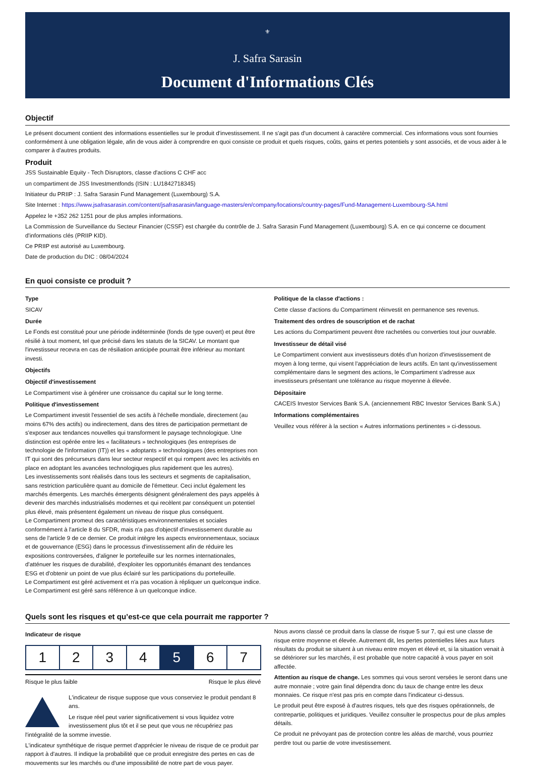⚜
J. Safra Sarasin
Document d'Informations Clés
Objectif
Le présent document contient des informations essentielles sur le produit d'investissement. Il ne s'agit pas d'un document à caractère commercial. Ces informations vous sont fournies conformément à une obligation légale, afin de vous aider à comprendre en quoi consiste ce produit et quels risques, coûts, gains et pertes potentiels y sont associés, et de vous aider à le comparer à d'autres produits.
Produit
JSS Sustainable Equity - Tech Disruptors, classe d'actions C CHF acc
un compartiment de JSS Investmentfonds (ISIN : LU1842718345)
Initiateur du PRIIP : J. Safra Sarasin Fund Management (Luxembourg) S.A.
Site Internet : https://www.jsafrasarasin.com/content/jsafrasarasin/language-masters/en/company/locations/country-pages/Fund-Management-Luxembourg-SA.html
Appelez le +352 262 1251 pour de plus amples informations.
La Commission de Surveillance du Secteur Financier (CSSF) est chargée du contrôle de J. Safra Sarasin Fund Management (Luxembourg) S.A. en ce qui concerne ce document d'informations clés (PRIIP KID).
Ce PRIIP est autorisé au Luxembourg.
Date de production du DIC : 08/04/2024
En quoi consiste ce produit ?
Type
SICAV
Durée
Le Fonds est constitué pour une période indéterminée (fonds de type ouvert) et peut être résilié à tout moment, tel que précisé dans les statuts de la SICAV. Le montant que l'investisseur recevra en cas de résiliation anticipée pourrait être inférieur au montant investi.
Objectifs
Objectif d'investissement
Le Compartiment vise à générer une croissance du capital sur le long terme.
Politique d'investissement
Le Compartiment investit l'essentiel de ses actifs à l'échelle mondiale, directement (au moins 67% des actifs) ou indirectement, dans des titres de participation permettant de s'exposer aux tendances nouvelles qui transforment le paysage technologique. Une distinction est opérée entre les « facilitateurs » technologiques (les entreprises de technologie de l'information (IT)) et les « adoptants » technologiques (des entreprises non IT qui sont des précurseurs dans leur secteur respectif et qui rompent avec les activités en place en adoptant les avancées technologiques plus rapidement que les autres).
Les investissements sont réalisés dans tous les secteurs et segments de capitalisation, sans restriction particulière quant au domicile de l'émetteur. Ceci inclut également les marchés émergents. Les marchés émergents désignent généralement des pays appelés à devenir des marchés industrialisés modernes et qui recèlent par conséquent un potentiel plus élevé, mais présentent également un niveau de risque plus conséquent.
Le Compartiment promeut des caractéristiques environnementales et sociales conformément à l'article 8 du SFDR, mais n'a pas d'objectif d'investissement durable au sens de l'article 9 de ce dernier. Ce produit intègre les aspects environnementaux, sociaux et de gouvernance (ESG) dans le processus d'investissement afin de réduire les expositions controversées, d'aligner le portefeuille sur les normes internationales, d'atténuer les risques de durabilité, d'exploiter les opportunités émanant des tendances ESG et d'obtenir un point de vue plus éclairé sur les participations du portefeuille.
Le Compartiment est géré activement et n'a pas vocation à répliquer un quelconque indice. Le Compartiment est géré sans référence à un quelconque indice.
Politique de la classe d'actions :
Cette classe d'actions du Compartiment réinvestit en permanence ses revenus.
Traitement des ordres de souscription et de rachat
Les actions du Compartiment peuvent être rachetées ou converties tout jour ouvrable.
Investisseur de détail visé
Le Compartiment convient aux investisseurs dotés d'un horizon d'investissement de moyen à long terme, qui visent l'appréciation de leurs actifs. En tant qu'investissement complémentaire dans le segment des actions, le Compartiment s'adresse aux investisseurs présentant une tolérance au risque moyenne à élevée.
Dépositaire
CACEIS Investor Services Bank S.A. (anciennement RBC Investor Services Bank S.A.)
Informations complémentaires
Veuillez vous référer à la section « Autres informations pertinentes » ci-dessous.
Quels sont les risques et qu’est-ce que cela pourrait me rapporter ?
Indicateur de risque
| 1 | 2 | 3 | 4 | 5 | 6 | 7 |
Risque le plus faible Risque le plus élevé
L'indicateur de risque suppose que vous conserviez le produit pendant 8 ans.
Le risque réel peut varier significativement si vous liquidez votre investissement plus tôt et il se peut que vous ne récupériez pas l'intégralité de la somme investie.
L'indicateur synthétique de risque permet d'apprécier le niveau de risque de ce produit par rapport à d'autres. Il indique la probabilité que ce produit enregistre des pertes en cas de mouvements sur les marchés ou d'une impossibilité de notre part de vous payer.
Nous avons classé ce produit dans la classe de risque 5 sur 7, qui est une classe de risque entre moyenne et élevée. Autrement dit, les pertes potentielles liées aux futurs résultats du produit se situent à un niveau entre moyen et élevé et, si la situation venait à se détériorer sur les marchés, il est probable que notre capacité à vous payer en soit affectée.
Attention au risque de change. Les sommes qui vous seront versées le seront dans une autre monnaie ; votre gain final dépendra donc du taux de change entre les deux monnaies. Ce risque n'est pas pris en compte dans l'indicateur ci-dessus.
Le produit peut être exposé à d'autres risques, tels que des risques opérationnels, de contrepartie, politiques et juridiques. Veuillez consulter le prospectus pour de plus amples détails.
Ce produit ne prévoyant pas de protection contre les aléas de marché, vous pourriez perdre tout ou partie de votre investissement.